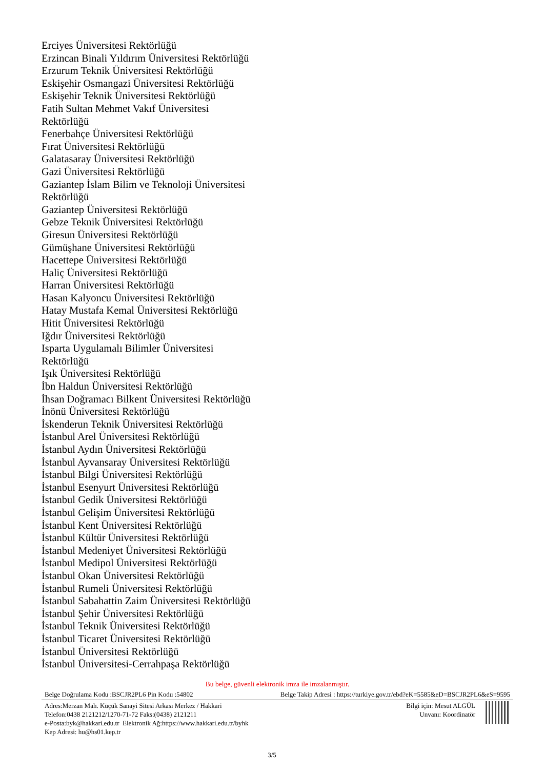Erciyes Üniversitesi Rektörlüğü
Erzincan Binali Yıldırım Üniversitesi Rektörlüğü
Erzurum Teknik Üniversitesi Rektörlüğü
Eskişehir Osmangazi Üniversitesi Rektörlüğü
Eskişehir Teknik Üniversitesi Rektörlüğü
Fatih Sultan Mehmet Vakıf Üniversitesi
Rektörlüğü
Fenerbahçe Üniversitesi Rektörlüğü
Fırat Üniversitesi Rektörlüğü
Galatasaray Üniversitesi Rektörlüğü
Gazi Üniversitesi Rektörlüğü
Gaziantep İslam Bilim ve Teknoloji Üniversitesi
Rektörlüğü
Gaziantep Üniversitesi Rektörlüğü
Gebze Teknik Üniversitesi Rektörlüğü
Giresun Üniversitesi Rektörlüğü
Gümüşhane Üniversitesi Rektörlüğü
Hacettepe Üniversitesi Rektörlüğü
Haliç Üniversitesi Rektörlüğü
Harran Üniversitesi Rektörlüğü
Hasan Kalyoncu Üniversitesi Rektörlüğü
Hatay Mustafa Kemal Üniversitesi Rektörlüğü
Hitit Üniversitesi Rektörlüğü
Iğdır Üniversitesi Rektörlüğü
Isparta Uygulamalı Bilimler Üniversitesi
Rektörlüğü
Işık Üniversitesi Rektörlüğü
İbn Haldun Üniversitesi Rektörlüğü
İhsan Doğramacı Bilkent Üniversitesi Rektörlüğü
İnönü Üniversitesi Rektörlüğü
İskenderun Teknik Üniversitesi Rektörlüğü
İstanbul Arel Üniversitesi Rektörlüğü
İstanbul Aydın Üniversitesi Rektörlüğü
İstanbul Ayvansaray Üniversitesi Rektörlüğü
İstanbul Bilgi Üniversitesi Rektörlüğü
İstanbul Esenyurt Üniversitesi Rektörlüğü
İstanbul Gedik Üniversitesi Rektörlüğü
İstanbul Gelişim Üniversitesi Rektörlüğü
İstanbul Kent Üniversitesi Rektörlüğü
İstanbul Kültür Üniversitesi Rektörlüğü
İstanbul Medeniyet Üniversitesi Rektörlüğü
İstanbul Medipol Üniversitesi Rektörlüğü
İstanbul Okan Üniversitesi Rektörlüğü
İstanbul Rumeli Üniversitesi Rektörlüğü
İstanbul Sabahattin Zaim Üniversitesi Rektörlüğü
İstanbul Şehir Üniversitesi Rektörlüğü
İstanbul Teknik Üniversitesi Rektörlüğü
İstanbul Ticaret Üniversitesi Rektörlüğü
İstanbul Üniversitesi Rektörlüğü
İstanbul Üniversitesi-Cerrahpaşa Rektörlüğü
Bu belge, güvenli elektronik imza ile imzalanmıştır.
Belge Doğrulama Kodu :BSCJR2PL6 Pin Kodu :54802 Belge Takip Adresi : https://turkiye.gov.tr/ebd?eK=5585&eD=BSCJR2PL6&eS=9595
Adres:Merzan Mah. Küçük Sanayi Sitesi Arkası Merkez / Hakkari
Telefon:0438 2121212/1270-71-72 Faks:(0438) 2121211
e-Posta:byk@hakkari.edu.tr Elektronik Ağ:https://www.hakkari.edu.tr/byhk
Kep Adresi: hu@hs01.kep.tr
Bilgi için: Mesut ALGÜL
Unvanı: Koordinatör
3/5